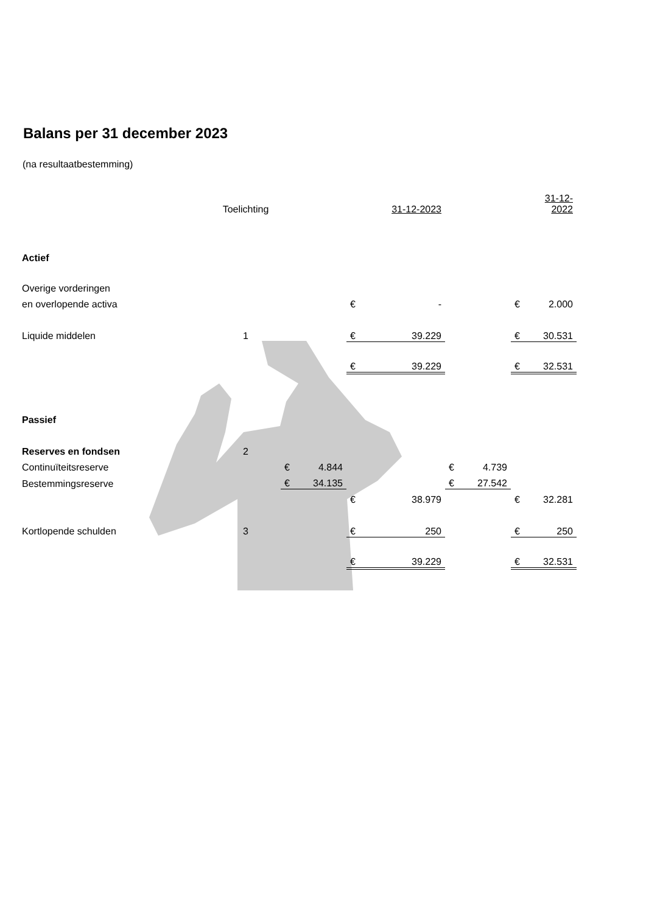Balans per 31 december 2023
(na resultaatbestemming)
| | Toelichting | | | | 31-12-2023 | | | | 31-12-2022 |
| Actief | | | | | | | | | |
| Overige vorderingen | | | | | | | | | |
| en overlopende activa | | | | € | - | | | € | 2.000 |
| Liquide middelen | 1 | | | € | 39.229 | | | € | 30.531 |
| | | | | € | 39.229 | | | € | 32.531 |
| Passief | | | | | | | | | |
| Reserves en fondsen | 2 | | | | | | | | |
| Continuïteitsreserve | | € | 4.844 | | | € | 4.739 | | |
| Bestemmingsreserve | | € | 34.135 | | | € | 27.542 | | |
| | | | | € | 38.979 | | | € | 32.281 |
| Kortlopende schulden | 3 | | | € | 250 | | | € | 250 |
| | | | | € | 39.229 | | | € | 32.531 |